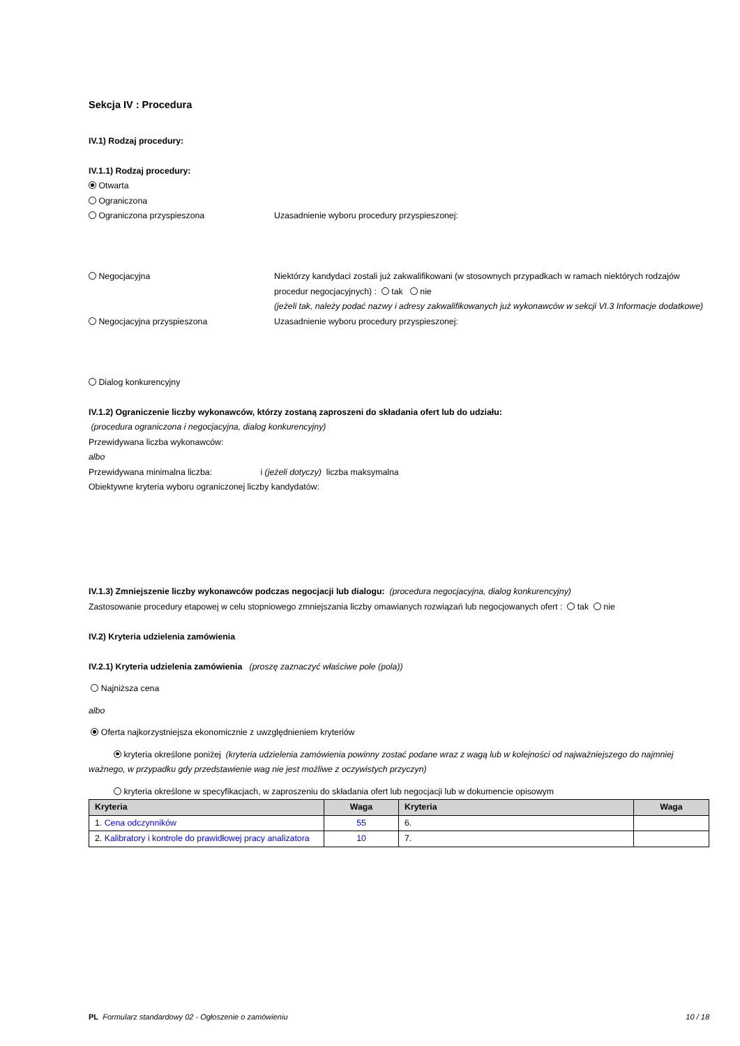Sekcja IV : Procedura
IV.1) Rodzaj procedury:
IV.1.1) Rodzaj procedury:
Otwarta
Ograniczona
Ograniczona przyspieszona Uzasadnienie wyboru procedury przyspieszonej:
Negocjacyjna Niektórzy kandydaci zostali już zakwalifikowani (w stosownych przypadkach w ramach niektórych rodzajów procedur negocjacyjnych) : tak nie
(jeżeli tak, należy podać nazwy i adresy zakwalifikowanych już wykonawców w sekcji VI.3 Informacje dodatkowe)
Negocjacyjna przyspieszona Uzasadnienie wyboru procedury przyspieszonej:
Dialog konkurencyjny
IV.1.2) Ograniczenie liczby wykonawców, którzy zostaną zaproszeni do składania ofert lub do udziału:
(procedura ograniczona i negocjacyjna, dialog konkurencyjny)
Przewidywana liczba wykonawców:
albo
Przewidywana minimalna liczba: i (jeżeli dotyczy) liczba maksymalna
Obiektywne kryteria wyboru ograniczonej liczby kandydatów:
IV.1.3) Zmniejszenie liczby wykonawców podczas negocjacji lub dialogu: (procedura negocjacyjna, dialog konkurencyjny)
Zastosowanie procedury etapowej w celu stopniowego zmniejszania liczby omawianych rozwiązań lub negocjowanych ofert : tak nie
IV.2) Kryteria udzielenia zamówienia
IV.2.1) Kryteria udzielenia zamówienia (proszę zaznaczyć właściwe pole (pola))
Najniższa cena
albo
Oferta najkorzystniejsza ekonomicznie z uwzględnieniem kryteriów
kryteria określone poniżej (kryteria udzielenia zamówienia powinny zostać podane wraz z wagą lub w kolejności od najważniejszego do najmniej ważnego, w przypadku gdy przedstawienie wag nie jest możliwe z oczywistych przyczyn)
kryteria określone w specyfikacjach, w zaproszeniu do składania ofert lub negocjacji lub w dokumencie opisowym
| Kryteria | Waga | Kryteria | Waga |
| --- | --- | --- | --- |
| 1. Cena odczynników | 55 | 6. | |
| 2. Kalibratory i kontrole do prawidłowej pracy analizatora | 10 | 7. | |
PL Formularz standardowy 02 - Ogłoszenie o zamówieniu 10 / 18